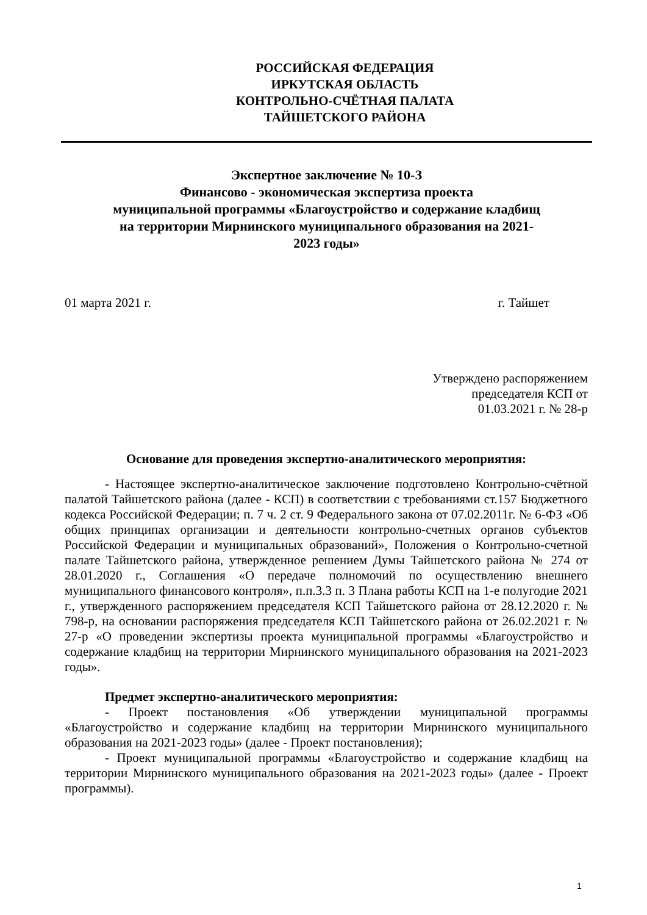РОССИЙСКАЯ ФЕДЕРАЦИЯ
ИРКУТСКАЯ ОБЛАСТЬ
КОНТРОЛЬНО-СЧЁТНАЯ ПАЛАТА
ТАЙШЕТСКОГО РАЙОНА
Экспертное заключение № 10-З
Финансово - экономическая экспертиза проекта
муниципальной программы «Благоустройство и содержание кладбищ
на территории Мирнинского муниципального образования на 2021-
2023 годы»
01 марта 2021 г. г. Тайшет
Утверждено распоряжением
председателя КСП от
01.03.2021 г. № 28-р
Основание для проведения экспертно-аналитического мероприятия:
- Настоящее экспертно-аналитическое заключение подготовлено Контрольно-счётной палатой Тайшетского района (далее - КСП) в соответствии с требованиями ст.157 Бюджетного кодекса Российской Федерации; п. 7 ч. 2 ст. 9 Федерального закона от 07.02.2011г. № 6-ФЗ «Об общих принципах организации и деятельности контрольно-счетных органов субъектов Российской Федерации и муниципальных образований», Положения о Контрольно-счетной палате Тайшетского района, утвержденное решением Думы Тайшетского района № 274 от 28.01.2020 г., Соглашения «О передаче полномочий по осуществлению внешнего муниципального финансового контроля», п.п.3.3 п. 3 Плана работы КСП на 1-е полугодие 2021 г., утвержденного распоряжением председателя КСП Тайшетского района от 28.12.2020 г. № 798-р, на основании распоряжения председателя КСП Тайшетского района от 26.02.2021 г. № 27-р «О проведении экспертизы проекта муниципальной программы «Благоустройство и содержание кладбищ на территории Мирнинского муниципального образования на 2021-2023 годы».
Предмет экспертно-аналитического мероприятия:
- Проект постановления «Об утверждении муниципальной программы «Благоустройство и содержание кладбищ на территории Мирнинского муниципального образования на 2021-2023 годы» (далее - Проект постановления);
- Проект муниципальной программы «Благоустройство и содержание кладбищ на территории Мирнинского муниципального образования на 2021-2023 годы» (далее - Проект программы).
1